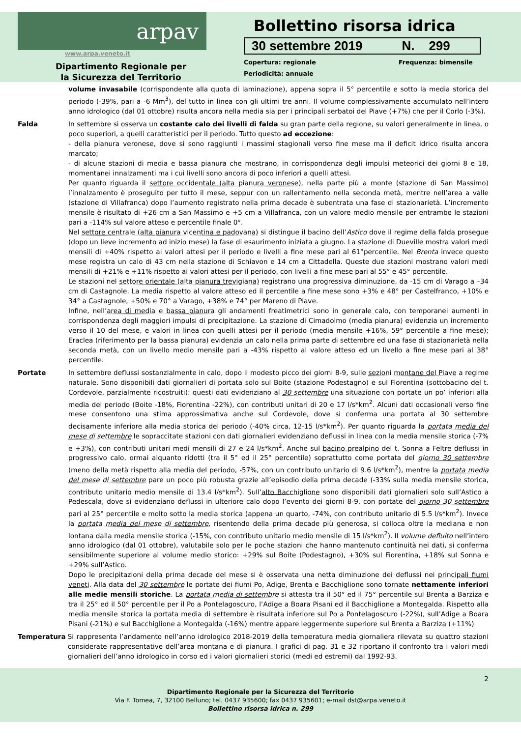arpav
www.arpa.veneto.it
Dipartimento Regionale per
la Sicurezza del Territorio
Bollettino risorsa idrica
30 settembre 2019 N. 299
Copertura: regionale Frequenza: bimensile
Periodicità: annuale
volume invasabile (corrispondente alla quota di laminazione), appena sopra il 5° percentile e sotto la media storica del periodo (-39%, pari a -6 Mm<sup>3</sup>), del tutto in linea con gli ultimi tre anni. Il volume complessivamente accumulato nell’intero anno idrologico (dal 01 ottobre) risulta ancora nella media sia per i principali serbatoi del Piave (+7%) che per il Corlo (-3%).
Falda In settembre si osserva un costante calo dei livelli di falda su gran parte della regione, su valori generalmente in linea, o poco superiori, a quelli caratteristici per il periodo. Tutto questo ad eccezione:
- della pianura veronese, dove si sono raggiunti i massimi stagionali verso fine mese ma il deficit idrico risulta ancora marcato;
- di alcune stazioni di media e bassa pianura che mostrano, in corrispondenza degli impulsi meteorici dei giorni 8 e 18, momentanei innalzamenti ma i cui livelli sono ancora di poco inferiori a quelli attesi.
Per quanto riguarda il settore occidentale (alta pianura veronese), nella parte più a monte (stazione di San Massimo) l’innalzamento è proseguito per tutto il mese, seppur con un rallentamento nella seconda metà, mentre nell’area a valle (stazione di Villafranca) dopo l’aumento registrato nella prima decade è subentrata una fase di stazionarietà. L’incremento mensile è risultato di +26 cm a San Massimo e +5 cm a Villafranca, con un valore medio mensile per entrambe le stazioni pari a -114% sul valore atteso e percentile finale 0°.
Nel settore centrale (alta pianura vicentina e padovana) si distingue il bacino dell’Astico dove il regime della falda prosegue (dopo un lieve incremento ad inizio mese) la fase di esaurimento iniziata a giugno. La stazione di Dueville mostra valori medi mensili di +40% rispetto ai valori attesi per il periodo e livelli a fine mese pari al 61°percentile. Nel Brenta invece questo mese registra un calo di 43 cm nella stazione di Schiavon e 14 cm a Cittadella. Queste due stazioni mostrano valori medi mensili di +21% e +11% rispetto ai valori attesi per il periodo, con livelli a fine mese pari al 55° e 45° percentile.
Le stazioni nel settore orientale (alta pianura trevigiana) registrano una progressiva diminuzione, da -15 cm di Varago a –34 cm di Castagnole. La media rispetto al valore atteso ed il percentile a fine mese sono +3% e 48° per Castelfranco, +10% e 34° a Castagnole, +50% e 70° a Varago, +38% e 74° per Mareno di Piave.
Infine, nell’area di media e bassa pianura gli andamenti freatimetrici sono in generale calo, con temporanei aumenti in corrispondenza degli maggiori impulsi di precipitazione. La stazione di Cimadolmo (media pianura) evidenzia un incremento verso il 10 del mese, e valori in linea con quelli attesi per il periodo (media mensile +16%, 59° percentile a fine mese); Eraclea (riferimento per la bassa pianura) evidenzia un calo nella prima parte di settembre ed una fase di stazionarietà nella seconda metà, con un livello medio mensile pari a -43% rispetto al valore atteso ed un livello a fine mese pari al 38° percentile.
Portate In settembre deflussi sostanzialmente in calo, dopo il modesto picco dei giorni 8-9, sulle sezioni montane del Piave a regime naturale. Sono disponibili dati giornalieri di portata solo sul Boite (stazione Podestagno) e sul Fiorentina (sottobacino del t. Cordevole, parzialmente ricostruiti): questi dati evidenziano al 30 settembre una situazione con portate un po’ inferiori alla media del periodo (Boite -18%, Fiorentina -22%), con contributi unitari di 20 e 17 l/s*km<sup>2</sup>. Alcuni dati occasionali verso fine mese consentono una stima approssimativa anche sul Cordevole, dove si conferma una portata al 30 settembre decisamente inferiore alla media storica del periodo (-40% circa, 12-15 l/s*km<sup>2</sup>). Per quanto riguarda la portata media del mese di settembre le sopraccitate stazioni con dati giornalieri evidenziano deflussi in linea con la media mensile storica (-7% e +3%), con contributi unitari medi mensili di 27 e 24 l/s*km<sup>2</sup>. Anche sul bacino prealpino del t. Sonna a Feltre deflussi in progressivo calo, ormai alquanto ridotti (tra il 5° ed il 25° percentile) soprattutto come portata del giorno 30 settembre (meno della metà rispetto alla media del periodo, -57%, con un contributo unitario di 9.6 l/s*km<sup>2</sup>), mentre la portata media del mese di settembre pare un poco più robusta grazie all’episodio della prima decade (-33% sulla media mensile storica, contributo unitario medio mensile di 13.4 l/s*km<sup>2</sup>). Sull’alto Bacchiglione sono disponibili dati giornalieri solo sull’Astico a Pedescala, dove si evidenziano deflussi in ulteriore calo dopo l’evento dei giorni 8-9, con portate del giorno 30 settembre pari al 25° percentile e molto sotto la media storica (appena un quarto, -74%, con contributo unitario di 5.5 l/s*km<sup>2</sup>). Invece la portata media del mese di settembre, risentendo della prima decade più generosa, si colloca oltre la mediana e non lontana dalla media mensile storica (-15%, con contributo unitario medio mensile di 15 l/s*km<sup>2</sup>). Il volume defluito nell’intero anno idrologico (dal 01 ottobre), valutabile solo per le poche stazioni che hanno mantenuto continuità nei dati, si conferma sensibilmente superiore al volume medio storico: +29% sul Boite (Podestagno), +30% sul Fiorentina, +18% sul Sonna e +29% sull’Astico.
Dopo le precipitazioni della prima decade del mese si è osservata una netta diminuzione dei deflussi nei principali fiumi veneti. Alla data del 30 settembre le portate dei fiumi Po, Adige, Brenta e Bacchiglione sono tornate nettamente inferiori alle medie mensili storiche. La portata media di settembre si attesta tra il 50° ed il 75° percentile sul Brenta a Barziza e tra il 25° ed il 50° percentile per il Po a Pontelagoscuro, l’Adige a Boara Pisani ed il Bacchiglione a Montegalda. Rispetto alla media mensile storica la portata media di settembre è risultata inferiore sul Po a Pontelagoscuro (-22%), sull’Adige a Boara Pisani (-21%) e sul Bacchiglione a Montegalda (-16%) mentre appare leggermente superiore sul Brenta a Barziza (+11%)
Temperatura Si rappresenta l’andamento nell’anno idrologico 2018-2019 della temperatura media giornaliera rilevata su quattro stazioni considerate rappresentative dell’area montana e di pianura. I grafici di pag. 31 e 32 riportano il confronto tra i valori medi giornalieri dell’anno idrologico in corso ed i valori giornalieri storici (medi ed estremi) dal 1992-93.
2
Dipartimento Regionale per la Sicurezza del Territorio
Via F. Tomea, 7, 32100 Belluno; tel. 0437 935600; fax 0437 935601; e-mail dst@arpa.veneto.it
Bollettino risorsa idrica n. 299